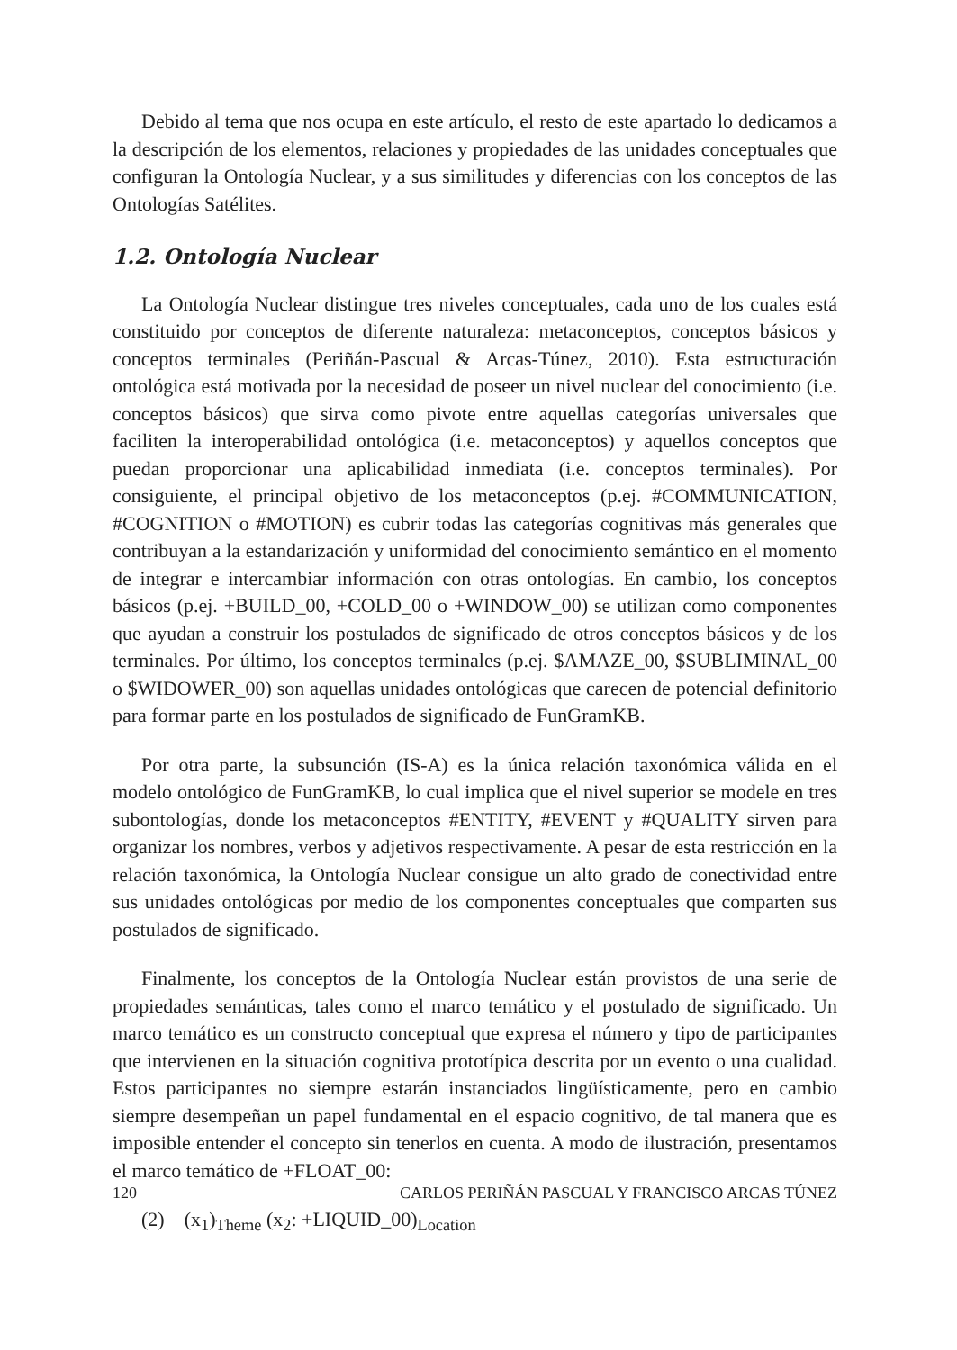Debido al tema que nos ocupa en este artículo, el resto de este apartado lo dedicamos a la descripción de los elementos, relaciones y propiedades de las unidades conceptuales que configuran la Ontología Nuclear, y a sus similitudes y diferencias con los conceptos de las Ontologías Satélites.
1.2. Ontología Nuclear
La Ontología Nuclear distingue tres niveles conceptuales, cada uno de los cuales está constituido por conceptos de diferente naturaleza: metaconceptos, conceptos básicos y conceptos terminales (Periñán-Pascual & Arcas-Túnez, 2010). Esta estructuración ontológica está motivada por la necesidad de poseer un nivel nuclear del conocimiento (i.e. conceptos básicos) que sirva como pivote entre aquellas categorías universales que faciliten la interoperabilidad ontológica (i.e. metaconceptos) y aquellos conceptos que puedan proporcionar una aplicabilidad inmediata (i.e. conceptos terminales). Por consiguiente, el principal objetivo de los metaconceptos (p.ej. #COMMUNICATION, #COGNITION o #MOTION) es cubrir todas las categorías cognitivas más generales que contribuyan a la estandarización y uniformidad del conocimiento semántico en el momento de integrar e intercambiar información con otras ontologías. En cambio, los conceptos básicos (p.ej. +BUILD_00, +COLD_00 o +WINDOW_00) se utilizan como componentes que ayudan a construir los postulados de significado de otros conceptos básicos y de los terminales. Por último, los conceptos terminales (p.ej. $AMAZE_00, $SUBLIMINAL_00 o $WIDOWER_00) son aquellas unidades ontológicas que carecen de potencial definitorio para formar parte en los postulados de significado de FunGramKB.
Por otra parte, la subsunción (IS-A) es la única relación taxonómica válida en el modelo ontológico de FunGramKB, lo cual implica que el nivel superior se modele en tres subontologías, donde los metaconceptos #ENTITY, #EVENT y #QUALITY sirven para organizar los nombres, verbos y adjetivos respectivamente. A pesar de esta restricción en la relación taxonómica, la Ontología Nuclear consigue un alto grado de conectividad entre sus unidades ontológicas por medio de los componentes conceptuales que comparten sus postulados de significado.
Finalmente, los conceptos de la Ontología Nuclear están provistos de una serie de propiedades semánticas, tales como el marco temático y el postulado de significado. Un marco temático es un constructo conceptual que expresa el número y tipo de participantes que intervienen en la situación cognitiva prototípica descrita por un evento o una cualidad. Estos participantes no siempre estarán instanciados lingüísticamente, pero en cambio siempre desempeñan un papel fundamental en el espacio cognitivo, de tal manera que es imposible entender el concepto sin tenerlos en cuenta. A modo de ilustración, presentamos el marco temático de +FLOAT_00:
(2) (x<sub>1</sub>)<sub>Theme</sub> (x<sub>2</sub>: +LIQUID_00)<sub>Location</sub>
120 CARLOS PERIÑÁN PASCUAL Y FRANCISCO ARCAS TÚNEZ